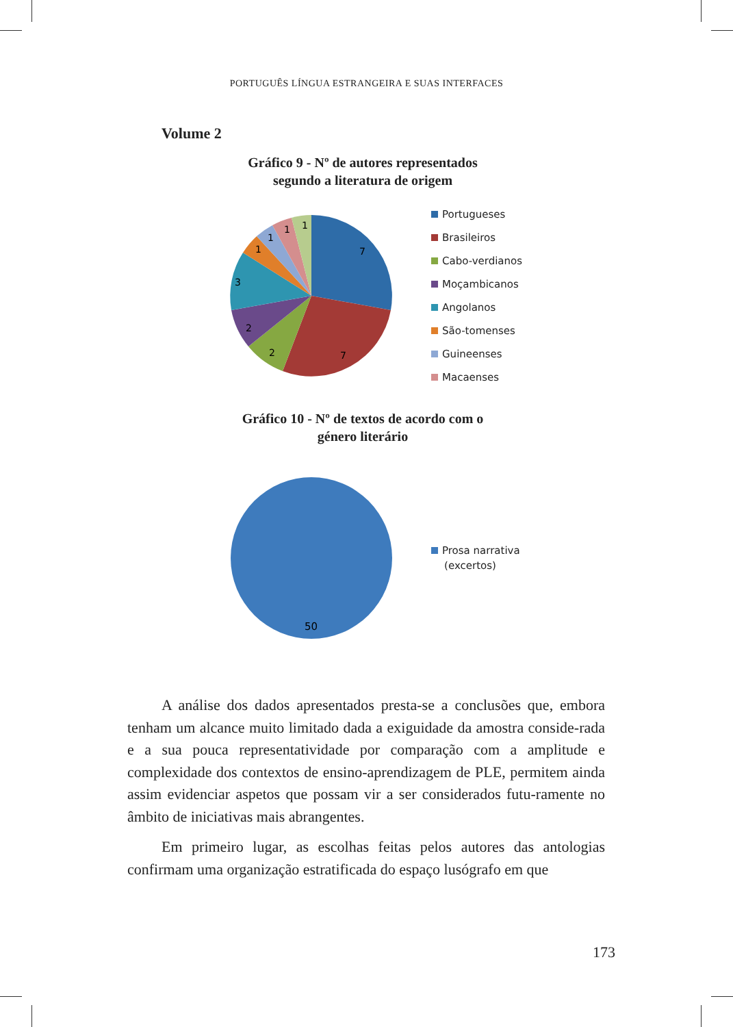PORTUGUÊS LÍNGUA ESTRANGEIRA E SUAS INTERFACES
Volume 2
Gráfico 9 - Nº de autores representados segundo a literatura de origem
7
7
2
2
3
1
1
1
1
Portugueses
Brasileiros
Cabo-verdianos
Moçambicanos
Angolanos
São-tomenses
Guineenses
Macaenses
Gráfico 10 - Nº de textos de acordo com o género literário
50
Prosa narrativa
(excertos)
A análise dos dados apresentados presta-se a conclusões que, embora tenham um alcance muito limitado dada a exiguidade da amostra conside-rada e a sua pouca representatividade por comparação com a amplitude e complexidade dos contextos de ensino-aprendizagem de PLE, permitem ainda assim evidenciar aspetos que possam vir a ser considerados futu-ramente no âmbito de iniciativas mais abrangentes.
Em primeiro lugar, as escolhas feitas pelos autores das antologias confirmam uma organização estratificada do espaço lusógrafo em que
173